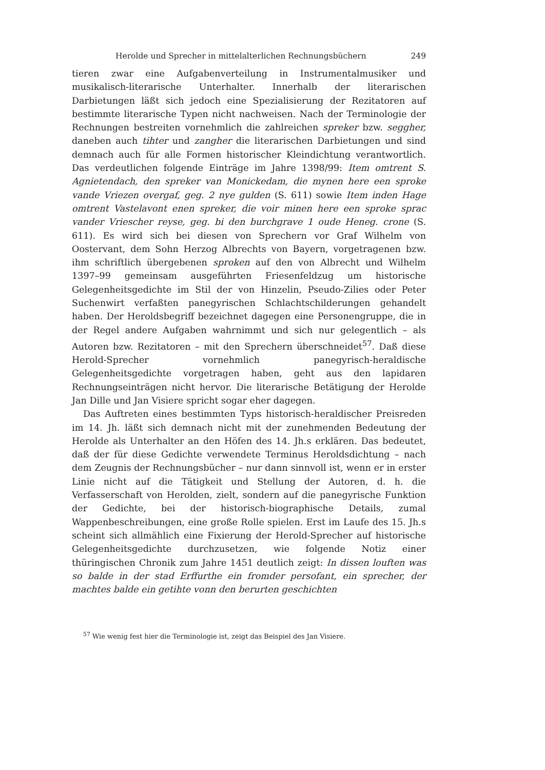Herolde und Sprecher in mittelalterlichen Rechnungsbüchern 249
tieren zwar eine Aufgabenverteilung in Instrumentalmusiker und musikalisch-literarische Unterhalter. Innerhalb der literarischen Darbietungen läßt sich jedoch eine Spezialisierung der Rezitatoren auf bestimmte literarische Typen nicht nachweisen. Nach der Terminologie der Rechnungen bestreiten vornehmlich die zahlreichen spreker bzw. seggher, daneben auch tihter und zangher die literarischen Darbietungen und sind demnach auch für alle Formen historischer Kleindichtung verantwortlich. Das verdeutlichen folgende Einträge im Jahre 1398/99: Item omtrent S. Agnietendach, den spreker van Monickedam, die mynen here een sproke vande Vriezen overgaf, geg. 2 nye gulden (S. 611) sowie Item inden Hage omtrent Vastelavont enen spreker, die voir minen here een sproke sprac vander Vriescher reyse, geg. bi den burchgrave 1 oude Heneg. crone (S. 611). Es wird sich bei diesen von Sprechern vor Graf Wilhelm von Oostervant, dem Sohn Herzog Albrechts von Bayern, vorgetragenen bzw. ihm schriftlich übergebenen sproken auf den von Albrecht und Wilhelm 1397–99 gemeinsam ausgeführten Friesenfeldzug um historische Gelegenheitsgedichte im Stil der von Hinzelin, Pseudo-Zilies oder Peter Suchenwirt verfaßten panegyrischen Schlachtschilderungen gehandelt haben. Der Heroldsbegriff bezeichnet dagegen eine Personengruppe, die in der Regel andere Aufgaben wahrnimmt und sich nur gelegentlich – als Autoren bzw. Rezitatoren – mit den Sprechern überschneidet<sup>57</sup>. Daß diese Herold-Sprecher vornehmlich panegyrisch-heraldische Gelegenheitsgedichte vorgetragen haben, geht aus den lapidaren Rechnungseinträgen nicht hervor. Die literarische Betätigung der Herolde Jan Dille und Jan Visiere spricht sogar eher dagegen.
Das Auftreten eines bestimmten Typs historisch-heraldischer Preisreden im 14. Jh. läßt sich demnach nicht mit der zunehmenden Bedeutung der Herolde als Unterhalter an den Höfen des 14. Jh.s erklären. Das bedeutet, daß der für diese Gedichte verwendete Terminus Heroldsdichtung – nach dem Zeugnis der Rechnungsbücher – nur dann sinnvoll ist, wenn er in erster Linie nicht auf die Tätigkeit und Stellung der Autoren, d. h. die Verfasserschaft von Herolden, zielt, sondern auf die panegyrische Funktion der Gedichte, bei der historisch-biographische Details, zumal Wappenbeschreibungen, eine große Rolle spielen. Erst im Laufe des 15. Jh.s scheint sich allmählich eine Fixierung der Herold-Sprecher auf historische Gelegenheitsgedichte durchzusetzen, wie folgende Notiz einer thüringischen Chronik zum Jahre 1451 deutlich zeigt: In dissen louften was so balde in der stad Erffurthe ein fromder persofant, ein sprecher, der machtes balde ein getihte vonn den berurten geschichten
<sup>57</sup> Wie wenig fest hier die Terminologie ist, zeigt das Beispiel des Jan Visiere.